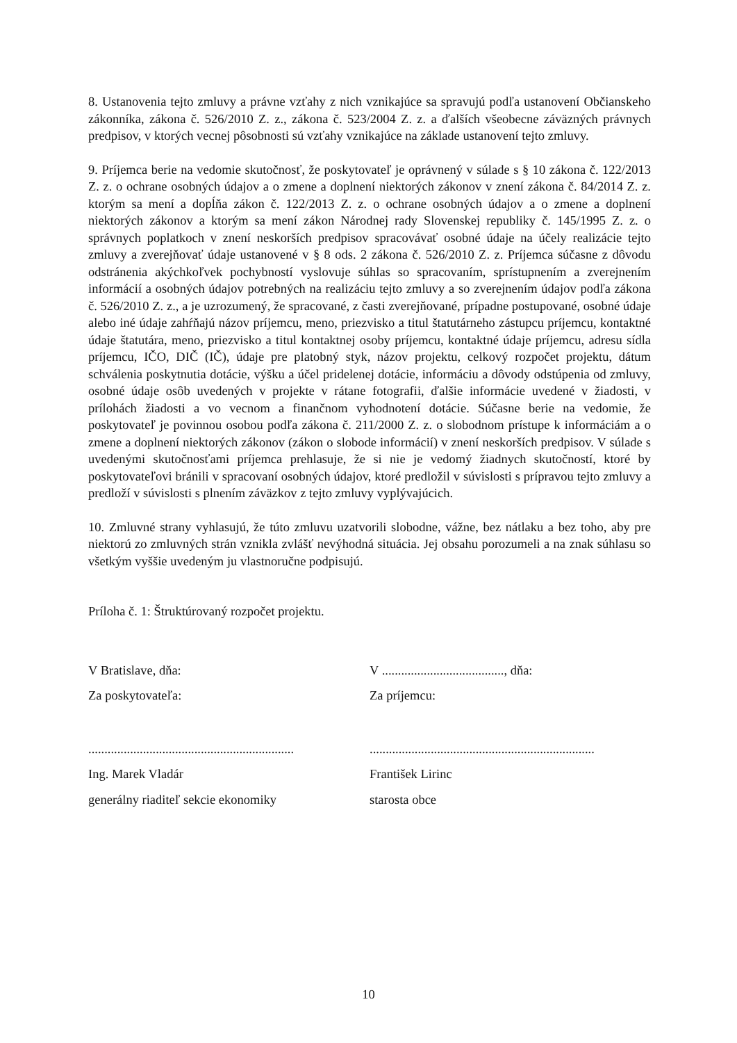8. Ustanovenia tejto zmluvy a právne vzťahy z nich vznikajúce sa spravujú podľa ustanovení Občianskeho zákonníka, zákona č. 526/2010 Z. z., zákona č. 523/2004 Z. z. a ďalších všeobecne záväzných právnych predpisov, v ktorých vecnej pôsobnosti sú vzťahy vznikajúce na základe ustanovení tejto zmluvy.
9. Príjemca berie na vedomie skutočnosť, že poskytovateľ je oprávnený v súlade s § 10 zákona č. 122/2013 Z. z. o ochrane osobných údajov a o zmene a doplnení niektorých zákonov v znení zákona č. 84/2014 Z. z. ktorým sa mení a dopĺňa zákon č. 122/2013 Z. z. o ochrane osobných údajov a o zmene a doplnení niektorých zákonov a ktorým sa mení zákon Národnej rady Slovenskej republiky č. 145/1995 Z. z. o správnych poplatkoch v znení neskorších predpisov spracovávať osobné údaje na účely realizácie tejto zmluvy a zverejňovať údaje ustanovené v § 8 ods. 2 zákona č. 526/2010 Z. z. Príjemca súčasne z dôvodu odstránenia akýchkoľvek pochybností vyslovuje súhlas so spracovaním, sprístupnením a zverejnením informácií a osobných údajov potrebných na realizáciu tejto zmluvy a so zverejnením údajov podľa zákona č. 526/2010 Z. z., a je uzrozumený, že spracované, z časti zverejňované, prípadne postupované, osobné údaje alebo iné údaje zahŕňajú názov príjemcu, meno, priezvisko a titul štatutárneho zástupcu príjemcu, kontaktné údaje štatutára, meno, priezvisko a titul kontaktnej osoby príjemcu, kontaktné údaje príjemcu, adresu sídla príjemcu, IČO, DIČ (IČ), údaje pre platobný styk, názov projektu, celkový rozpočet projektu, dátum schválenia poskytnutia dotácie, výšku a účel pridelenej dotácie, informáciu a dôvody odstúpenia od zmluvy, osobné údaje osôb uvedených v projekte v rátane fotografii, ďalšie informácie uvedené v žiadosti, v prílohách žiadosti a vo vecnom a finančnom vyhodnotení dotácie. Súčasne berie na vedomie, že poskytovateľ je povinnou osobou podľa zákona č. 211/2000 Z. z. o slobodnom prístupe k informáciám a o zmene a doplnení niektorých zákonov (zákon o slobode informácií) v znení neskorších predpisov. V súlade s uvedenými skutočnosťami príjemca prehlasuje, že si nie je vedomý žiadnych skutočností, ktoré by poskytovateľovi bránili v spracovaní osobných údajov, ktoré predložil v súvislosti s prípravou tejto zmluvy a predloží v súvislosti s plnením záväzkov z tejto zmluvy vyplývajúcich.
10. Zmluvné strany vyhlasujú, že túto zmluvu uzatvorili slobodne, vážne, bez nátlaku a bez toho, aby pre niektorú zo zmluvných strán vznikla zvlášť nevýhodná situácia. Jej obsahu porozumeli a na znak súhlasu so všetkým vyššie uvedeným ju vlastnoručne podpisujú.
Príloha č. 1: Štruktúrovaný rozpočet projektu.
V Bratislave, dňa:
Za poskytovateľa:
................................................................
Ing. Marek Vladár
generálny riaditeľ sekcie ekonomiky
V ......................................, dňa:
Za príjemcu:
......................................................................
František Lirinc
starosta obce
10